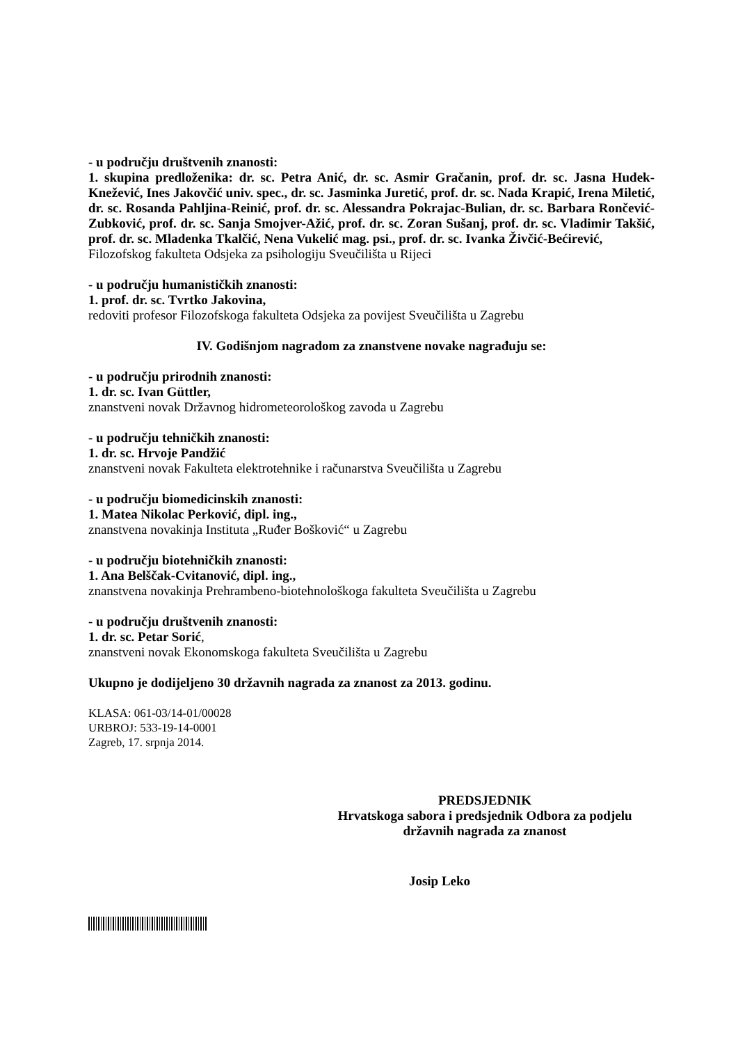- u području društvenih znanosti:
1. skupina predloženika: dr. sc. Petra Anić, dr. sc. Asmir Gračanin, prof. dr. sc. Jasna Hudek-Knežević, Ines Jakovčić univ. spec., dr. sc. Jasminka Juretić, prof. dr. sc. Nada Krapić, Irena Miletić, dr. sc. Rosanda Pahljina-Reinić, prof. dr. sc. Alessandra Pokrajac-Bulian, dr. sc. Barbara Rončević-Zubković, prof. dr. sc. Sanja Smojver-Ažić, prof. dr. sc. Zoran Sušanj, prof. dr. sc. Vladimir Takšić, prof. dr. sc. Mladenka Tkalčić, Nena Vukelić mag. psi., prof. dr. sc. Ivanka Živčić-Bećirević,
Filozofskog fakulteta Odsjeka za psihologiju Sveučilišta u Rijeci
- u području humanističkih znanosti:
1. prof. dr. sc. Tvrtko Jakovina,
redoviti profesor Filozofskoga fakulteta Odsjeka za povijest Sveučilišta u Zagrebu
IV. Godišnjom nagradom za znanstvene novake nagrađuju se:
- u području prirodnih znanosti:
1. dr. sc. Ivan Güttler,
znanstveni novak Državnog hidrometeorološkog zavoda u Zagrebu
- u području tehničkih znanosti:
1. dr. sc. Hrvoje Pandžić
znanstveni novak Fakulteta elektrotehnike i računarstva Sveučilišta u Zagrebu
- u području biomedicinskih znanosti:
1. Matea Nikolac Perković, dipl. ing.,
znanstvena novakinja Instituta „Ruđer Bošković“ u Zagrebu
- u području biotehničkih znanosti:
1. Ana Belščak-Cvitanović, dipl. ing.,
znanstvena novakinja Prehrambeno-biotehnološkoga fakulteta Sveučilišta u Zagrebu
- u području društvenih znanosti:
1. dr. sc. Petar Sorić,
znanstveni novak Ekonomskoga fakulteta Sveučilišta u Zagrebu
Ukupno je dodijeljeno 30 državnih nagrada za znanost za 2013. godinu.
KLASA: 061-03/14-01/00028
URBROJ: 533-19-14-0001
Zagreb, 17. srpnja 2014.
PREDSJEDNIK
Hrvatskoga sabora i predsjednik Odbora za podjelu
državnih nagrada za znanost
Josip Leko